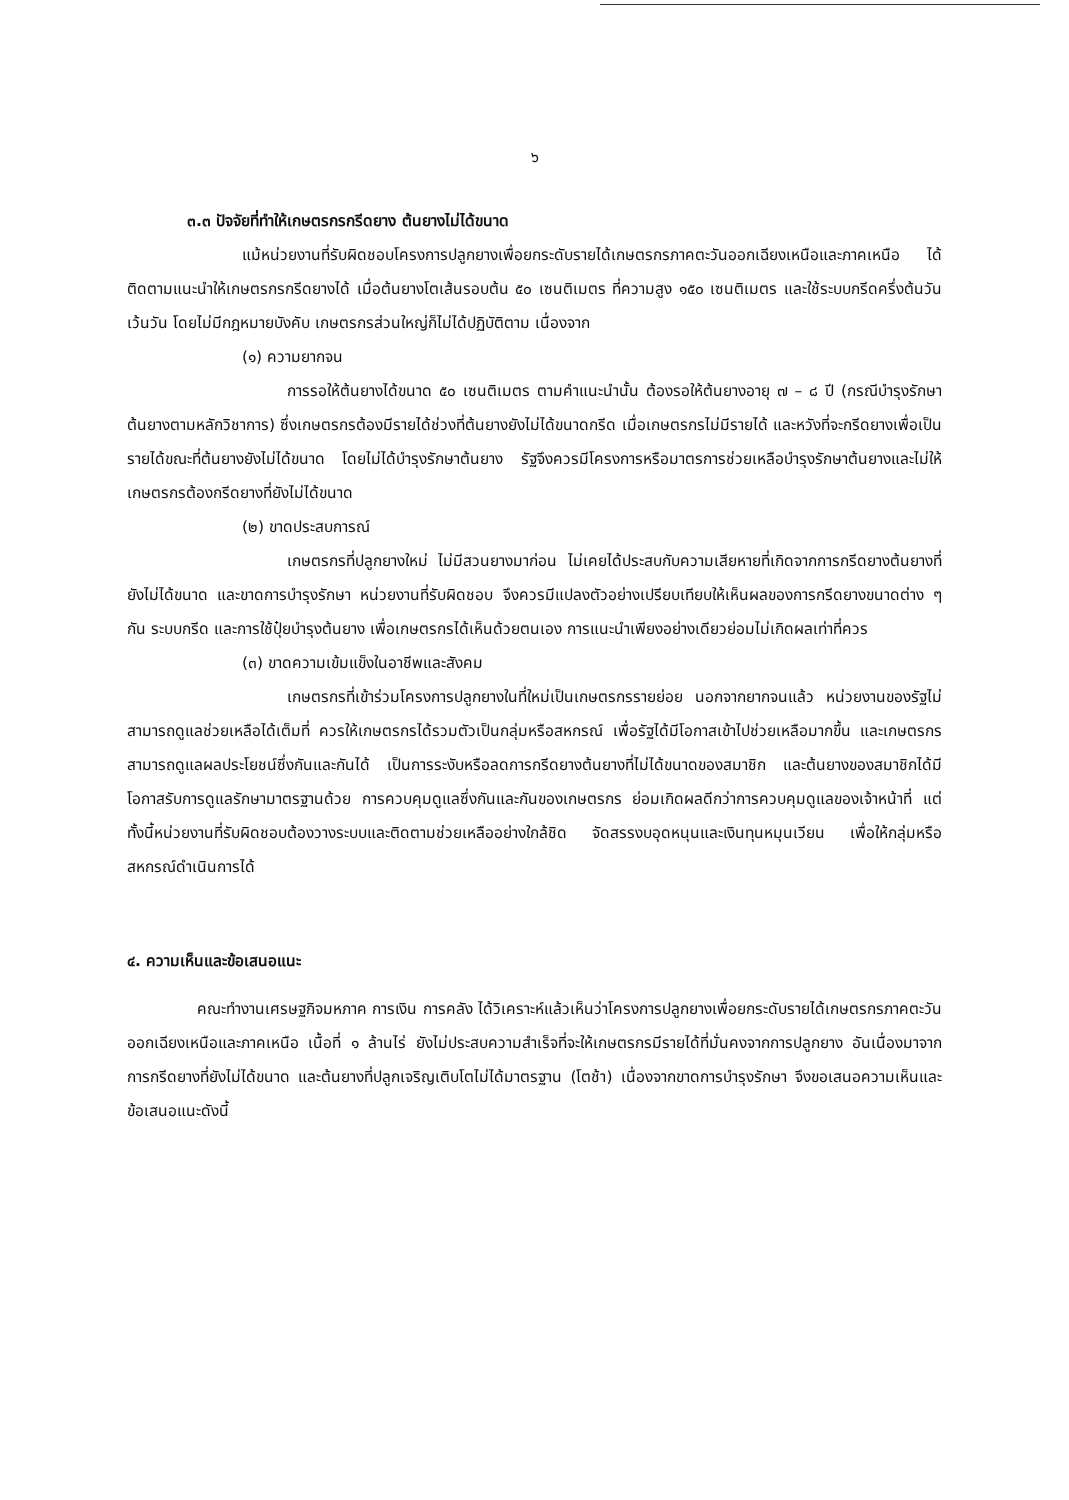๖
๓.๓ ปัจจัยที่ทำให้เกษตรกรกรีดยาง ต้นยางไม่ได้ขนาด
แม้หน่วยงานที่รับผิดชอบโครงการปลูกยางเพื่อยกระดับรายได้เกษตรกรภาคตะวันออกเฉียงเหนือและภาคเหนือ ได้ติดตามแนะนำให้เกษตรกรกรีดยางได้ เมื่อต้นยางโตเส้นรอบต้น ๕๐ เซนติเมตร ที่ความสูง ๑๕๐ เซนติเมตร และใช้ระบบกรีดครึ่งต้นวันเว้นวัน โดยไม่มีกฎหมายบังคับ เกษตรกรส่วนใหญ่ก็ไม่ได้ปฏิบัติตาม เนื่องจาก
(๑) ความยากจน
การรอให้ต้นยางได้ขนาด ๕๐ เซนติเมตร ตามคำแนะนำนั้น ต้องรอให้ต้นยางอายุ ๗ – ๘ ปี (กรณีบำรุงรักษาต้นยางตามหลักวิชาการ) ซึ่งเกษตรกรต้องมีรายได้ช่วงที่ต้นยางยังไม่ได้ขนาดกรีด เมื่อเกษตรกรไม่มีรายได้ และหวังที่จะกรีดยางเพื่อเป็นรายได้ขณะที่ต้นยางยังไม่ได้ขนาด โดยไม่ได้บำรุงรักษาต้นยาง รัฐจึงควรมีโครงการหรือมาตรการช่วยเหลือบำรุงรักษาต้นยางและไม่ให้เกษตรกรต้องกรีดยางที่ยังไม่ได้ขนาด
(๒) ขาดประสบการณ์
เกษตรกรที่ปลูกยางใหม่ ไม่มีสวนยางมาก่อน ไม่เคยได้ประสบกับความเสียหายที่เกิดจากการกรีดยางต้นยางที่ยังไม่ได้ขนาด และขาดการบำรุงรักษา หน่วยงานที่รับผิดชอบ จึงควรมีแปลงตัวอย่างเปรียบเทียบให้เห็นผลของการกรีดยางขนาดต่าง ๆ กัน ระบบกรีด และการใช้ปุ๋ยบำรุงต้นยาง เพื่อเกษตรกรได้เห็นด้วยตนเอง การแนะนำเพียงอย่างเดียวย่อมไม่เกิดผลเท่าที่ควร
(๓) ขาดความเข้มแข็งในอาชีพและสังคม
เกษตรกรที่เข้าร่วมโครงการปลูกยางในที่ใหม่เป็นเกษตรกรรายย่อย นอกจากยากจนแล้ว หน่วยงานของรัฐไม่สามารถดูแลช่วยเหลือได้เต็มที่ ควรให้เกษตรกรได้รวมตัวเป็นกลุ่มหรือสหกรณ์ เพื่อรัฐได้มีโอกาสเข้าไปช่วยเหลือมากขึ้น และเกษตรกรสามารถดูแลผลประโยชน์ซึ่งกันและกันได้ เป็นการระงับหรือลดการกรีดยางต้นยางที่ไม่ได้ขนาดของสมาชิก และต้นยางของสมาชิกได้มีโอกาสรับการดูแลรักษามาตรฐานด้วย การควบคุมดูแลซึ่งกันและกันของเกษตรกร ย่อมเกิดผลดีกว่าการควบคุมดูแลของเจ้าหน้าที่ แต่ทั้งนี้หน่วยงานที่รับผิดชอบต้องวางระบบและติดตามช่วยเหลืออย่างใกล้ชิด จัดสรรงบอุดหนุนและเงินทุนหมุนเวียน เพื่อให้กลุ่มหรือสหกรณ์ดำเนินการได้
๔. ความเห็นและข้อเสนอแนะ
คณะทำงานเศรษฐกิจมหภาค การเงิน การคลัง ได้วิเคราะห์แล้วเห็นว่าโครงการปลูกยางเพื่อยกระดับรายได้เกษตรกรภาคตะวันออกเฉียงเหนือและภาคเหนือ เนื้อที่ ๑ ล้านไร่ ยังไม่ประสบความสำเร็จที่จะให้เกษตรกรมีรายได้ที่มั่นคงจากการปลูกยาง อันเนื่องมาจากการกรีดยางที่ยังไม่ได้ขนาด และต้นยางที่ปลูกเจริญเติบโตไม่ได้มาตรฐาน (โตช้า) เนื่องจากขาดการบำรุงรักษา จึงขอเสนอความเห็นและข้อเสนอแนะดังนี้